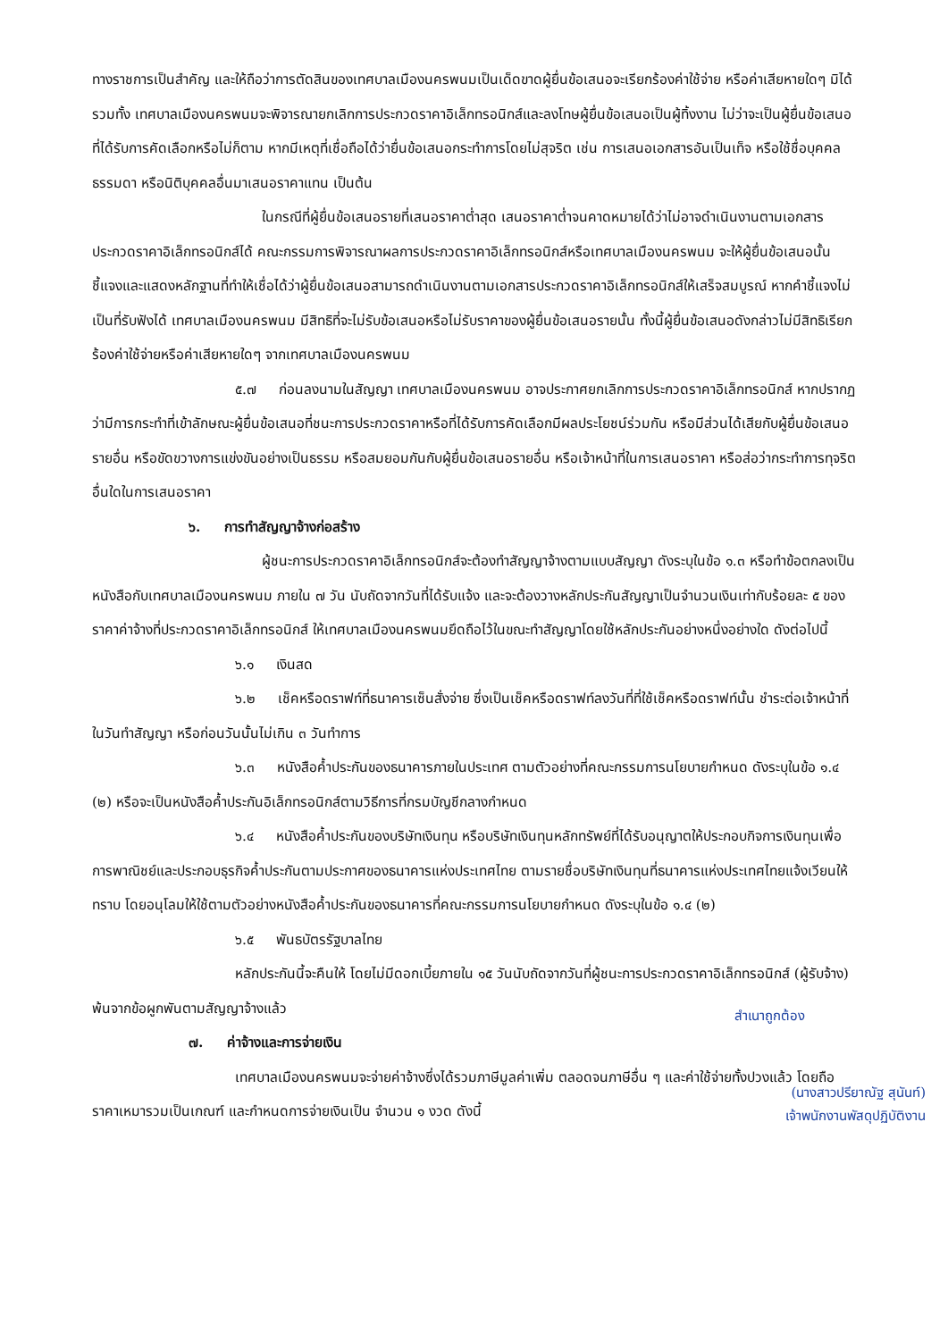ทางราชการเป็นสำคัญ และให้ถือว่าการตัดสินของเทศบาลเมืองนครพนมเป็นเด็ดขาดผู้ยื่นข้อเสนอจะเรียกร้องค่าใช้จ่าย หรือค่าเสียหายใดๆ มิได้ รวมทั้ง เทศบาลเมืองนครพนมจะพิจารณายกเลิกการประกวดราคาอิเล็กทรอนิกส์และลงโทษผู้ยื่นข้อเสนอเป็นผู้ทิ้งงาน ไม่ว่าจะเป็นผู้ยื่นข้อเสนอที่ได้รับการคัดเลือกหรือไม่ก็ตาม หากมีเหตุที่เชื่อถือได้ว่ายื่นข้อเสนอกระทำการโดยไม่สุจริต เช่น การเสนอเอกสารอันเป็นเท็จ หรือใช้ชื่อบุคคลธรรมดา หรือนิติบุคคลอื่นมาเสนอราคาแทน เป็นต้น
ในกรณีที่ผู้ยื่นข้อเสนอรายที่เสนอราคาต่ำสุด เสนอราคาต่ำจนคาดหมายได้ว่าไม่อาจดำเนินงานตามเอกสารประกวดราคาอิเล็กทรอนิกส์ได้ คณะกรรมการพิจารณาผลการประกวดราคาอิเล็กทรอนิกส์หรือเทศบาลเมืองนครพนม จะให้ผู้ยื่นข้อเสนอนั้นชี้แจงและแสดงหลักฐานที่ทำให้เชื่อได้ว่าผู้ยื่นข้อเสนอสามารถดำเนินงานตามเอกสารประกวดราคาอิเล็กทรอนิกส์ให้เสร็จสมบูรณ์ หากคำชี้แจงไม่เป็นที่รับฟังได้ เทศบาลเมืองนครพนม มีสิทธิที่จะไม่รับข้อเสนอหรือไม่รับราคาของผู้ยื่นข้อเสนอรายนั้น ทั้งนี้ผู้ยื่นข้อเสนอดังกล่าวไม่มีสิทธิเรียกร้องค่าใช้จ่ายหรือค่าเสียหายใดๆ จากเทศบาลเมืองนครพนม
๕.๗ ก่อนลงนามในสัญญา เทศบาลเมืองนครพนม อาจประกาศยกเลิกการประกวดราคาอิเล็กทรอนิกส์ หากปรากฏว่ามีการกระทำที่เข้าลักษณะผู้ยื่นข้อเสนอที่ชนะการประกวดราคาหรือที่ได้รับการคัดเลือกมีผลประโยชน์ร่วมกัน หรือมีส่วนได้เสียกับผู้ยื่นข้อเสนอรายอื่น หรือขัดขวางการแข่งขันอย่างเป็นธรรม หรือสมยอมกันกับผู้ยื่นข้อเสนอรายอื่น หรือเจ้าหน้าที่ในการเสนอราคา หรือส่อว่ากระทำการทุจริตอื่นใดในการเสนอราคา
๖. การทำสัญญาจ้างก่อสร้าง
ผู้ชนะการประกวดราคาอิเล็กทรอนิกส์จะต้องทำสัญญาจ้างตามแบบสัญญา ดังระบุในข้อ ๑.๓ หรือทำข้อตกลงเป็นหนังสือกับเทศบาลเมืองนครพนม ภายใน ๗ วัน นับถัดจากวันที่ได้รับแจ้ง และจะต้องวางหลักประกันสัญญาเป็นจำนวนเงินเท่ากับร้อยละ ๕ ของราคาค่าจ้างที่ประกวดราคาอิเล็กทรอนิกส์ ให้เทศบาลเมืองนครพนมยึดถือไว้ในขณะทำสัญญาโดยใช้หลักประกันอย่างหนึ่งอย่างใด ดังต่อไปนี้
๖.๑ เงินสด
๖.๒ เช็คหรือดราฟท์ที่ธนาคารเซ็นสั่งจ่าย ซึ่งเป็นเช็คหรือดราฟท์ลงวันที่ที่ใช้เช็คหรือดราฟท์นั้น ชำระต่อเจ้าหน้าที่ในวันทำสัญญา หรือก่อนวันนั้นไม่เกิน ๓ วันทำการ
๖.๓ หนังสือค้ำประกันของธนาคารภายในประเทศ ตามตัวอย่างที่คณะกรรมการนโยบายกำหนด ดังระบุในข้อ ๑.๔ (๒) หรือจะเป็นหนังสือค้ำประกันอิเล็กทรอนิกส์ตามวิธีการที่กรมบัญชีกลางกำหนด
๖.๔ หนังสือค้ำประกันของบริษัทเงินทุน หรือบริษัทเงินทุนหลักทรัพย์ที่ได้รับอนุญาตให้ประกอบกิจการเงินทุนเพื่อการพาณิชย์และประกอบธุรกิจค้ำประกันตามประกาศของธนาคารแห่งประเทศไทย ตามรายชื่อบริษัทเงินทุนที่ธนาคารแห่งประเทศไทยแจ้งเวียนให้ทราบ โดยอนุโลมให้ใช้ตามตัวอย่างหนังสือค้ำประกันของธนาคารที่คณะกรรมการนโยบายกำหนด ดังระบุในข้อ ๑.๔ (๒)
๖.๕ พันธบัตรรัฐบาลไทย
หลักประกันนี้จะคืนให้ โดยไม่มีดอกเบี้ยภายใน ๑๕ วันนับถัดจากวันที่ผู้ชนะการประกวดราคาอิเล็กทรอนิกส์ (ผู้รับจ้าง) พ้นจากข้อผูกพันตามสัญญาจ้างแล้ว
๗. ค่าจ้างและการจ่ายเงิน
เทศบาลเมืองนครพนมจะจ่ายค่าจ้างซึ่งได้รวมภาษีมูลค่าเพิ่ม ตลอดจนภาษีอื่น ๆ และค่าใช้จ่ายทั้งปวงแล้ว โดยถือราคาเหมารวมเป็นเกณฑ์ และกำหนดการจ่ายเงินเป็น จำนวน ๑ งวด ดังนี้
สำเนาถูกต้อง
(นางสาวปรียาณัฐ สุนันท์)
เจ้าพนักงานพัสดุปฏิบัติงาน